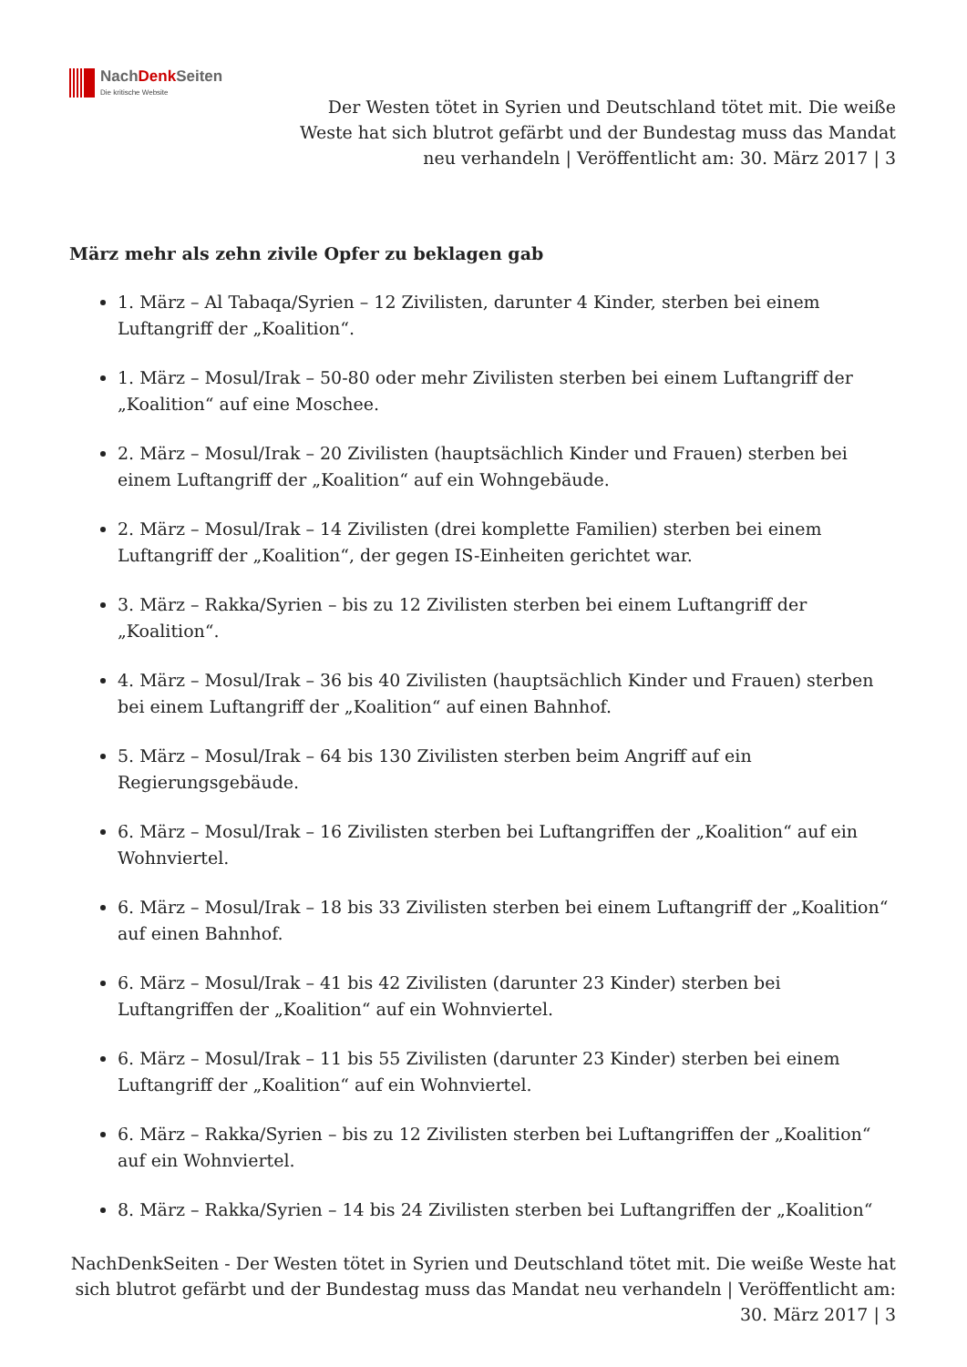NachDenk Seiten
Die kritische Website
Der Westen tötet in Syrien und Deutschland tötet mit. Die weiße Weste hat sich blutrot gefärbt und der Bundestag muss das Mandat neu verhandeln | Veröffentlicht am: 30. März 2017 | 3
März mehr als zehn zivile Opfer zu beklagen gab
1. März – Al Tabaqa/Syrien – 12 Zivilisten, darunter 4 Kinder, sterben bei einem Luftangriff der „Koalition“.
1. März – Mosul/Irak – 50-80 oder mehr Zivilisten sterben bei einem Luftangriff der „Koalition“ auf eine Moschee.
2. März – Mosul/Irak – 20 Zivilisten (hauptsächlich Kinder und Frauen) sterben bei einem Luftangriff der „Koalition“ auf ein Wohngebäude.
2. März – Mosul/Irak – 14 Zivilisten (drei komplette Familien) sterben bei einem Luftangriff der „Koalition“, der gegen IS-Einheiten gerichtet war.
3. März – Rakka/Syrien – bis zu 12 Zivilisten sterben bei einem Luftangriff der „Koalition“.
4. März – Mosul/Irak – 36 bis 40 Zivilisten (hauptsächlich Kinder und Frauen) sterben bei einem Luftangriff der „Koalition“ auf einen Bahnhof.
5. März – Mosul/Irak – 64 bis 130 Zivilisten sterben beim Angriff auf ein Regierungsgebäude.
6. März – Mosul/Irak – 16 Zivilisten sterben bei Luftangriffen der „Koalition“ auf ein Wohnviertel.
6. März – Mosul/Irak – 18 bis 33 Zivilisten sterben bei einem Luftangriff der „Koalition“ auf einen Bahnhof.
6. März – Mosul/Irak – 41 bis 42 Zivilisten (darunter 23 Kinder) sterben bei Luftangriffen der „Koalition“ auf ein Wohnviertel.
6. März – Mosul/Irak – 11 bis 55 Zivilisten (darunter 23 Kinder) sterben bei einem Luftangriff der „Koalition“ auf ein Wohnviertel.
6. März – Rakka/Syrien – bis zu 12 Zivilisten sterben bei Luftangriffen der „Koalition“ auf ein Wohnviertel.
8. März – Rakka/Syrien – 14 bis 24 Zivilisten sterben bei Luftangriffen der „Koalition“
NachDenkSeiten - Der Westen tötet in Syrien und Deutschland tötet mit. Die weiße Weste hat sich blutrot gefärbt und der Bundestag muss das Mandat neu verhandeln | Veröffentlicht am: 30. März 2017 | 3